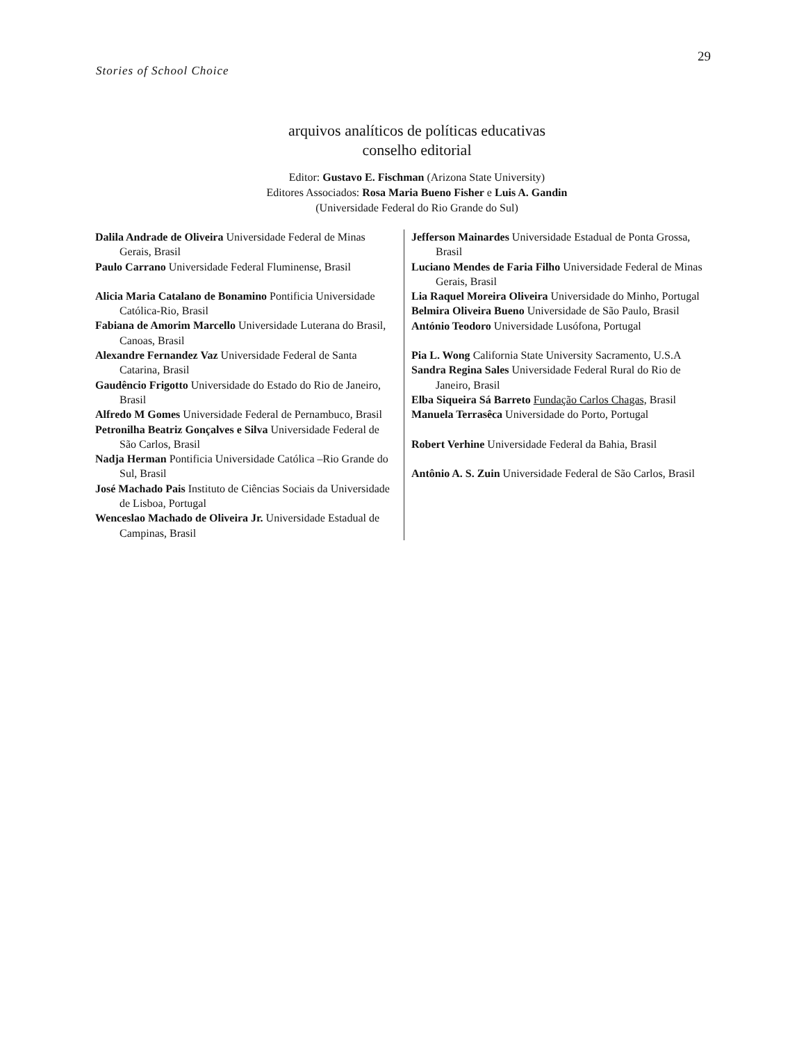29
Stories of School Choice
arquivos analíticos de políticas educativas
conselho editorial
Editor: Gustavo E. Fischman (Arizona State University)
Editores Associados: Rosa Maria Bueno Fisher e Luis A. Gandin
(Universidade Federal do Rio Grande do Sul)
| Dalila Andrade de Oliveira Universidade Federal de Minas Gerais, Brasil Paulo Carrano Universidade Federal Fluminense, Brasil Alicia Maria Catalano de Bonamino Pontificia Universidade Católica-Rio, Brasil Fabiana de Amorim Marcello Universidade Luterana do Brasil, Canoas, Brasil Alexandre Fernandez Vaz Universidade Federal de Santa Catarina, Brasil Gaudêncio Frigotto Universidade do Estado do Rio de Janeiro, Brasil Alfredo M Gomes Universidade Federal de Pernambuco, Brasil Petronilha Beatriz Gonçalves e Silva Universidade Federal de São Carlos, Brasil Nadja Herman Pontificia Universidade Católica –Rio Grande do Sul, Brasil José Machado Pais Instituto de Ciências Sociais da Universidade de Lisboa, Portugal Wenceslao Machado de Oliveira Jr. Universidade Estadual de Campinas, Brasil | Jefferson Mainardes Universidade Estadual de Ponta Grossa, Brasil Luciano Mendes de Faria Filho Universidade Federal de Minas Gerais, Brasil Lia Raquel Moreira Oliveira Universidade do Minho, Portugal Belmira Oliveira Bueno Universidade de São Paulo, Brasil António Teodoro Universidade Lusófona, Portugal Pia L. Wong California State University Sacramento, U.S.A Sandra Regina Sales Universidade Federal Rural do Rio de Janeiro, Brasil Elba Siqueira Sá Barreto Fundação Carlos Chagas, Brasil Manuela Terrasêca Universidade do Porto, Portugal Robert Verhine Universidade Federal da Bahia, Brasil Antônio A. S. Zuin Universidade Federal de São Carlos, Brasil |